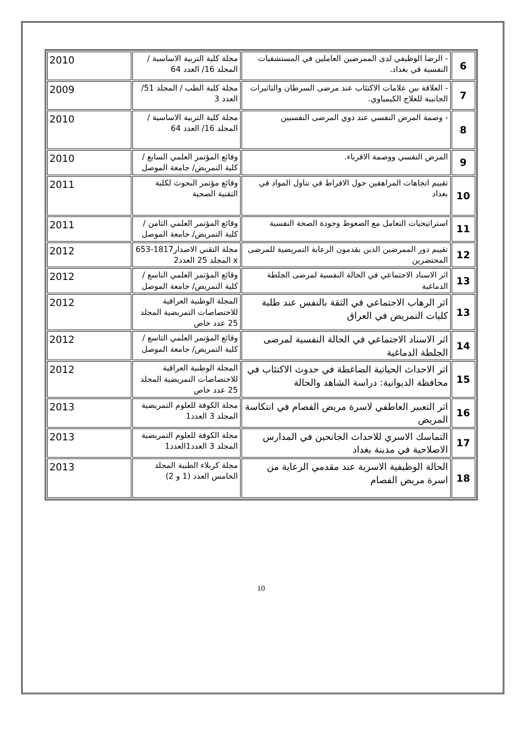| 6 | - الرضا الوظيفي لدى الممرضين العاملين في المستشفيات النفسية في بغداد. | مجلة كلية التربية الاساسية /المجلد 16/ العدد 64 | 2010 |
| 7 | - العلاقة بين علامات الاكتئاب عند مرضى السرطان والتاثيرات الجانبية للعلاج الكيمياوي. | مجلة كلية الطب / المجلد 51/ العدد 3 | 2009 |
| 8 | - وصمة المرض النفسي عند ذوي المرضى النفسيين | مجلة كلية التربية الاساسية /المجلد 16/ العدد 64 | 2010 |
| 9 | المرض النفسي ووصمة الاقرباء. | وقائع المؤتمر العلمي السابع /كلية التمريض/ جامعة الموصل | 2010 |
| 10 | تقييم اتجاهات المراهقين حول الافراط في تناول المواد في بغداد | وقائع مؤتمر البحوث لكلية التقنية الصحية | 2011 |
| 11 | استراتيجيات التعامل مع الضغوط وجودة الصحة النفسية | وقائع المؤتمر العلمي الثامن /كلية التمريض/ جامعة الموصل | 2011 |
| 12 | تقييم دور الممرضين الذين يقدمون الرعاية التمريضية للمرضى المحتضرين | مجلة التقني الاصدار1817-653 x المجلد 25 العدد2 | 2012 |
| 13 | اثر الاسناد الاجتماعي في الحالة النفسية لمرضى الجلطة الدماغية | وقائع المؤتمر العلمي التاسع /كلية التمريض/ جامعة الموصل | 2012 |
| 13 | اثر الرهاب الاجتماعي في الثقة بالنفس عند طلبة كليات التمريض في العراق | المجلة الوطنية العراقية للاختصاصات التمريضية المجلد 25 عدد خاص | 2012 |
| 14 | اثر الاسناد الاجتماعي في الحالة النفسية لمرضى الجلطة الدماغية | وقائع المؤتمر العلمي التاسع /كلية التمريض/ جامعة الموصل | 2012 |
| 15 | اثر الاحداث الحياتية الضاغطة في حدوث الاكتئاب في محافظة الديوانية: دراسة الشاهد والحالة | المجلة الوطنية العراقية للاختصاصات التمريضية المجلد 25 عدد خاص | 2012 |
| 16 | اثر التعبير العاطفي لاسرة مريض الفصام في انتكاسة المريض | مجلة الكوفة للعلوم التمريضية المجلد 3 العدد1 | 2013 |
| 17 | التماسك الاسري للاحداث الجانحين في المدارس الاصلاحية في مدينة بغداد | مجلة الكوفة للعلوم التمريضية المجلد 3 العدد1العدد1 | 2013 |
| 18 | الحالة الوظيفية الاسرية عند مقدمي الرعاية من اسرة مريض الفصام | مجلة كربلاء الطبية المجلد الخامس العدد (1 و 2) | 2013 |
10